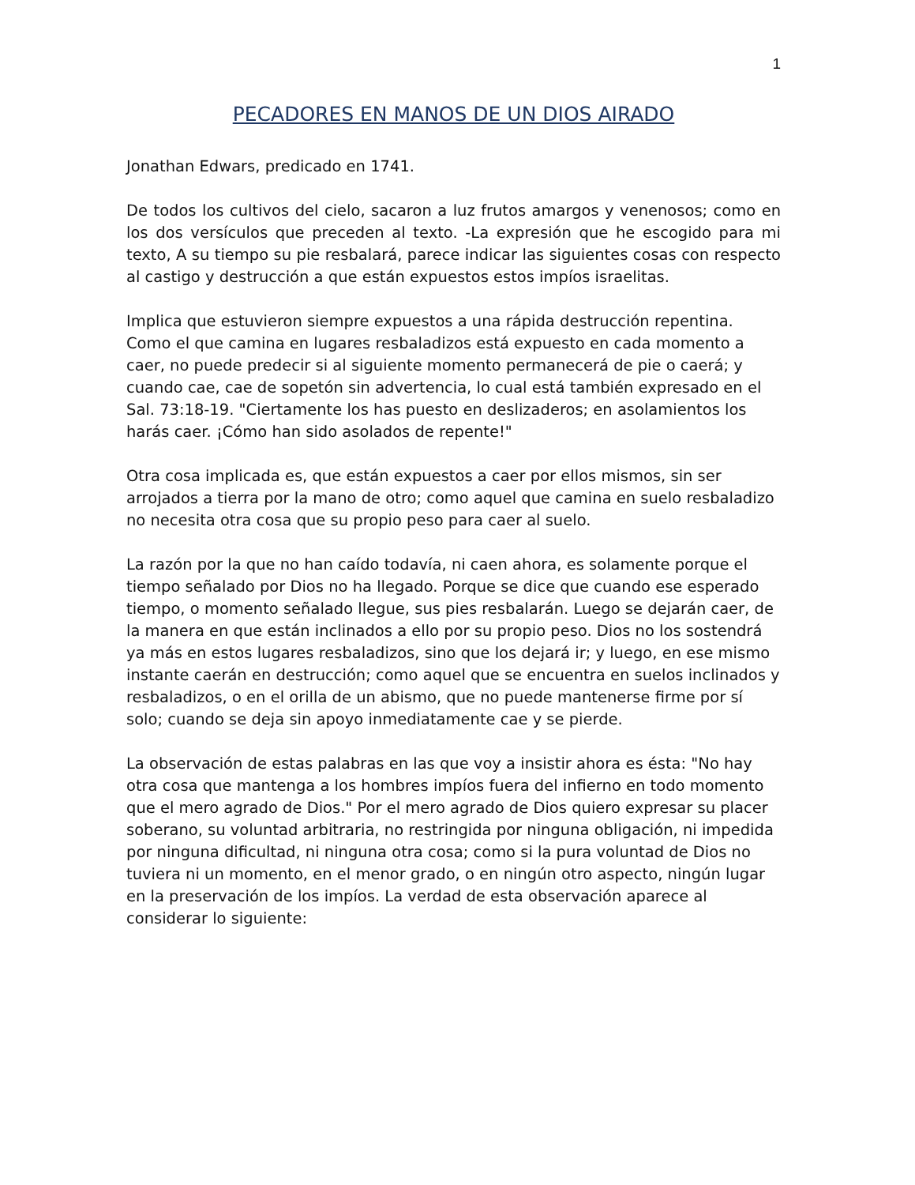1
PECADORES EN MANOS DE UN DIOS AIRADO
Jonathan Edwars, predicado en 1741.
De todos los cultivos del cielo, sacaron a luz frutos amargos y venenosos; como en los dos versículos que preceden al texto. -La expresión que he escogido para mi texto, A su tiempo su pie resbalará, parece indicar las siguientes cosas con respecto al castigo y destrucción a que están expuestos estos impíos israelitas.
Implica que estuvieron siempre expuestos a una rápida destrucción repentina. Como el que camina en lugares resbaladizos está expuesto en cada momento a caer, no puede predecir si al siguiente momento permanecerá de pie o caerá; y cuando cae, cae de sopetón sin advertencia, lo cual está también expresado en el Sal. 73:18-19. "Ciertamente los has puesto en deslizaderos; en asolamientos los harás caer. ¡Cómo han sido asolados de repente!"
Otra cosa implicada es, que están expuestos a caer por ellos mismos, sin ser arrojados a tierra por la mano de otro; como aquel que camina en suelo resbaladizo no necesita otra cosa que su propio peso para caer al suelo.
La razón por la que no han caído todavía, ni caen ahora, es solamente porque el tiempo señalado por Dios no ha llegado. Porque se dice que cuando ese esperado tiempo, o momento señalado llegue, sus pies resbalarán. Luego se dejarán caer, de la manera en que están inclinados a ello por su propio peso. Dios no los sostendrá ya más en estos lugares resbaladizos, sino que los dejará ir; y luego, en ese mismo instante caerán en destrucción; como aquel que se encuentra en suelos inclinados y resbaladizos, o en el orilla de un abismo, que no puede mantenerse firme por sí solo; cuando se deja sin apoyo inmediatamente cae y se pierde.
La observación de estas palabras en las que voy a insistir ahora es ésta: "No hay otra cosa que mantenga a los hombres impíos fuera del infierno en todo momento que el mero agrado de Dios." Por el mero agrado de Dios quiero expresar su placer soberano, su voluntad arbitraria, no restringida por ninguna obligación, ni impedida por ninguna dificultad, ni ninguna otra cosa; como si la pura voluntad de Dios no tuviera ni un momento, en el menor grado, o en ningún otro aspecto, ningún lugar en la preservación de los impíos. La verdad de esta observación aparece al considerar lo siguiente: